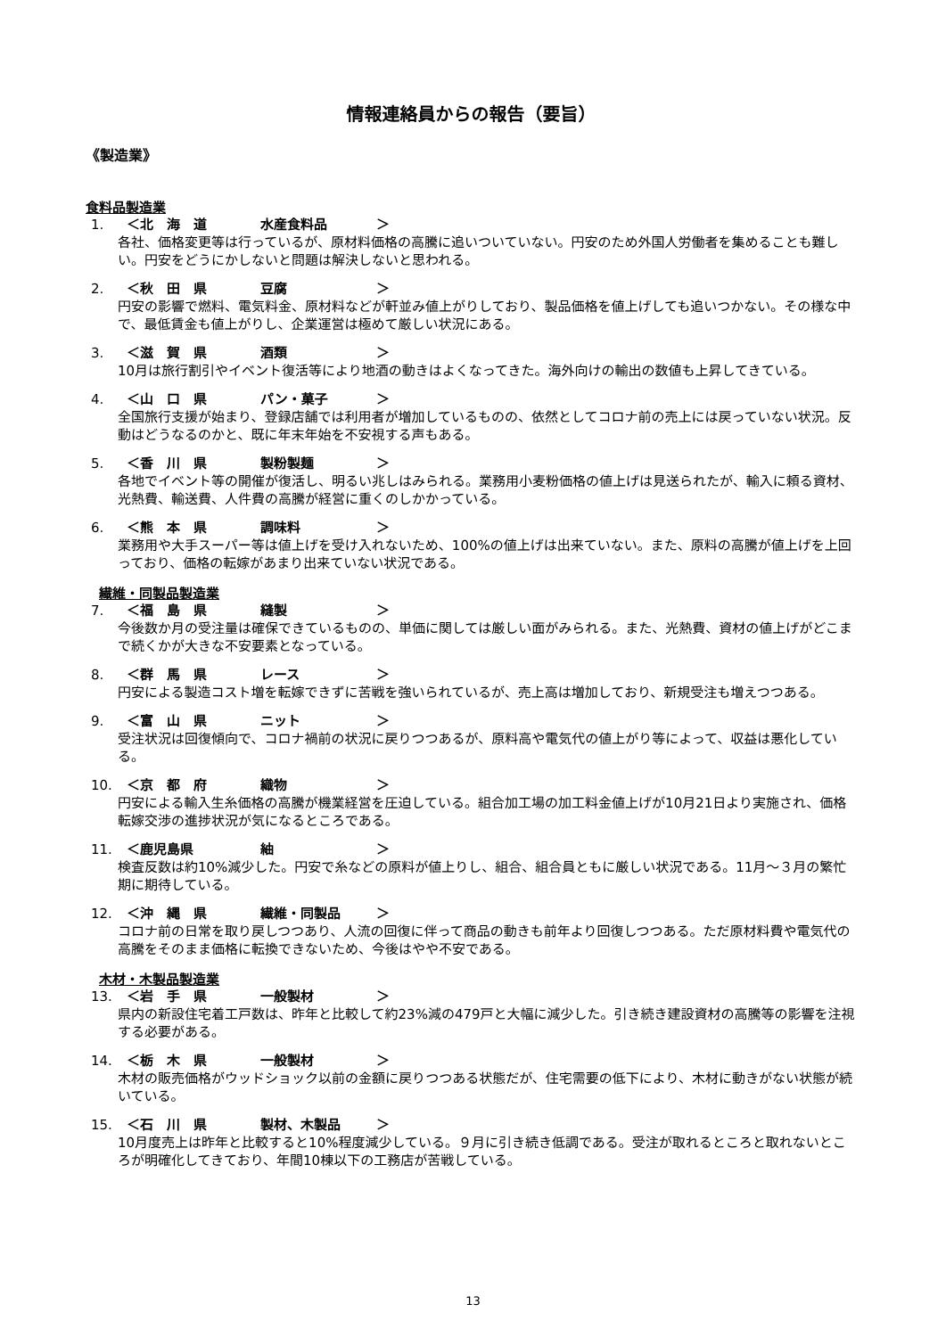情報連絡員からの報告（要旨）
《製造業》
食料品製造業
1. ＜北　海　道 水産食料品 ＞
各社、価格変更等は行っているが、原材料価格の高騰に追いついていない。円安のため外国人労働者を集めることも難しい。円安をどうにかしないと問題は解決しないと思われる。
2. ＜秋　田　県 豆腐 ＞
円安の影響で燃料、電気料金、原材料などが軒並み値上がりしており、製品価格を値上げしても追いつかない。その様な中で、最低賃金も値上がりし、企業運営は極めて厳しい状況にある。
3. ＜滋　賀　県 酒類 ＞
10月は旅行割引やイベント復活等により地酒の動きはよくなってきた。海外向けの輸出の数値も上昇してきている。
4. ＜山　口　県 パン・菓子 ＞
全国旅行支援が始まり、登録店舗では利用者が増加しているものの、依然としてコロナ前の売上には戻っていない状況。反動はどうなるのかと、既に年末年始を不安視する声もある。
5. ＜香　川　県 製粉製麺 ＞
各地でイベント等の開催が復活し、明るい兆しはみられる。業務用小麦粉価格の値上げは見送られたが、輸入に頼る資材、光熱費、輸送費、人件費の高騰が経営に重くのしかかっている。
6. ＜熊　本　県 調味料 ＞
業務用や大手スーパー等は値上げを受け入れないため、100%の値上げは出来ていない。また、原料の高騰が値上げを上回っており、価格の転嫁があまり出来ていない状況である。
繊維・同製品製造業
7. ＜福　島　県 縫製 ＞
今後数か月の受注量は確保できているものの、単価に関しては厳しい面がみられる。また、光熱費、資材の値上げがどこまで続くかが大きな不安要素となっている。
8. ＜群　馬　県 レース ＞
円安による製造コスト増を転嫁できずに苦戦を強いられているが、売上高は増加しており、新規受注も増えつつある。
9. ＜富　山　県 ニット ＞
受注状況は回復傾向で、コロナ禍前の状況に戻りつつあるが、原料高や電気代の値上がり等によって、収益は悪化している。
10. ＜京　都　府 織物 ＞
円安による輸入生糸価格の高騰が機業経営を圧迫している。組合加工場の加工料金値上げが10月21日より実施され、価格転嫁交渉の進捗状況が気になるところである。
11. ＜鹿児島県 紬 ＞
検査反数は約10%減少した。円安で糸などの原料が値上りし、組合、組合員ともに厳しい状況である。11月～３月の繁忙期に期待している。
12. ＜沖　縄　県 繊維・同製品 ＞
コロナ前の日常を取り戻しつつあり、人流の回復に伴って商品の動きも前年より回復しつつある。ただ原材料費や電気代の高騰をそのまま価格に転換できないため、今後はやや不安である。
木材・木製品製造業
13. ＜岩　手　県 一般製材 ＞
県内の新設住宅着工戸数は、昨年と比較して約23%減の479戸と大幅に減少した。引き続き建設資材の高騰等の影響を注視する必要がある。
14. ＜栃　木　県 一般製材 ＞
木材の販売価格がウッドショック以前の金額に戻りつつある状態だが、住宅需要の低下により、木材に動きがない状態が続いている。
15. ＜石　川　県 製材、木製品 ＞
10月度売上は昨年と比較すると10%程度減少している。９月に引き続き低調である。受注が取れるところと取れないところが明確化してきており、年間10棟以下の工務店が苦戦している。
13